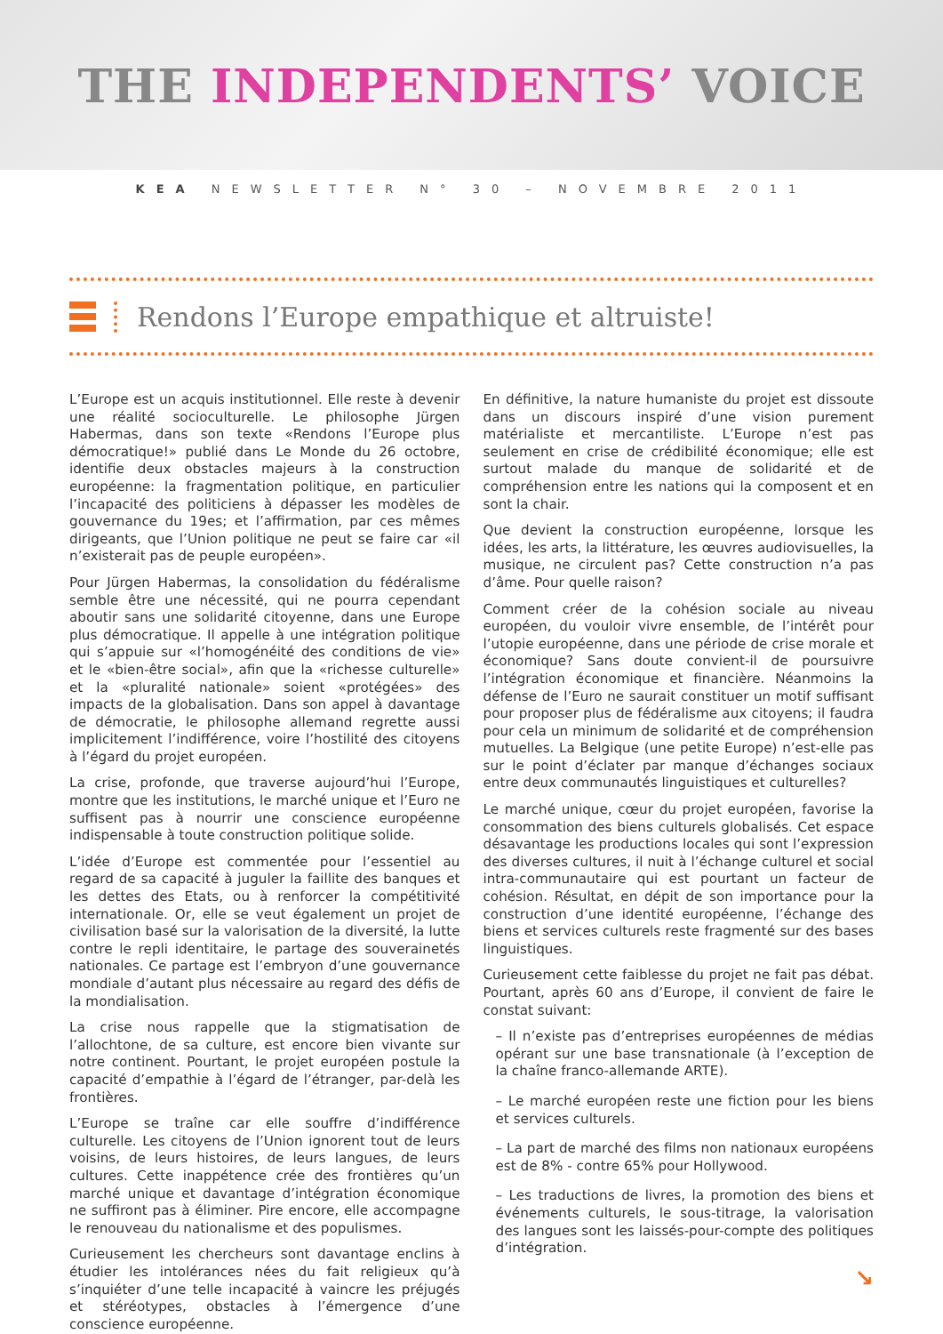THE INDEPENDENTS’ VOICE
KEA NEWSLETTER N° 30 – NOVEMBRE 2011
Rendons l’Europe empathique et altruiste!
L’Europe est un acquis institutionnel. Elle reste à devenir une réalité socioculturelle. Le philosophe Jürgen Habermas, dans son texte «Rendons l’Europe plus démocratique!» publié dans Le Monde du 26 octobre, identifie deux obstacles majeurs à la construction européenne: la fragmentation politique, en particulier l’incapacité des politiciens à dépasser les modèles de gouvernance du 19es; et l’affirmation, par ces mêmes dirigeants, que l’Union politique ne peut se faire car «il n’existerait pas de peuple européen».
Pour Jürgen Habermas, la consolidation du fédéralisme semble être une nécessité, qui ne pourra cependant aboutir sans une solidarité citoyenne, dans une Europe plus démocratique. Il appelle à une intégration politique qui s’appuie sur «l’homogénéité des conditions de vie» et le «bien-être social», afin que la «richesse culturelle» et la «pluralité nationale» soient «protégées» des impacts de la globalisation. Dans son appel à davantage de démocratie, le philosophe allemand regrette aussi implicitement l’indifférence, voire l’hostilité des citoyens à l’égard du projet européen.
La crise, profonde, que traverse aujourd’hui l’Europe, montre que les institutions, le marché unique et l’Euro ne suffisent pas à nourrir une conscience européenne indispensable à toute construction politique solide.
L’idée d’Europe est commentée pour l’essentiel au regard de sa capacité à juguler la faillite des banques et les dettes des Etats, ou à renforcer la compétitivité internationale. Or, elle se veut également un projet de civilisation basé sur la valorisation de la diversité, la lutte contre le repli identitaire, le partage des souverainetés nationales. Ce partage est l’embryon d’une gouvernance mondiale d’autant plus nécessaire au regard des défis de la mondialisation.
La crise nous rappelle que la stigmatisation de l’allochtone, de sa culture, est encore bien vivante sur notre continent. Pourtant, le projet européen postule la capacité d’empathie à l’égard de l’étranger, par-delà les frontières.
L’Europe se traîne car elle souffre d’indifférence culturelle. Les citoyens de l’Union ignorent tout de leurs voisins, de leurs histoires, de leurs langues, de leurs cultures. Cette inappétence crée des frontières qu’un marché unique et davantage d’intégration économique ne suffiront pas à éliminer. Pire encore, elle accompagne le renouveau du nationalisme et des populismes.
Curieusement les chercheurs sont davantage enclins à étudier les intolérances nées du fait religieux qu’à s’inquiéter d’une telle incapacité à vaincre les préjugés et stéréotypes, obstacles à l’émergence d’une conscience européenne.
En définitive, la nature humaniste du projet est dissoute dans un discours inspiré d’une vision purement matérialiste et mercantiliste. L’Europe n’est pas seulement en crise de crédibilité économique; elle est surtout malade du manque de solidarité et de compréhension entre les nations qui la composent et en sont la chair.
Que devient la construction européenne, lorsque les idées, les arts, la littérature, les œuvres audiovisuelles, la musique, ne circulent pas? Cette construction n’a pas d’âme. Pour quelle raison?
Comment créer de la cohésion sociale au niveau européen, du vouloir vivre ensemble, de l’intérêt pour l’utopie européenne, dans une période de crise morale et économique? Sans doute convient-il de poursuivre l’intégration économique et financière. Néanmoins la défense de l’Euro ne saurait constituer un motif suffisant pour proposer plus de fédéralisme aux citoyens; il faudra pour cela un minimum de solidarité et de compréhension mutuelles. La Belgique (une petite Europe) n’est-elle pas sur le point d’éclater par manque d’échanges sociaux entre deux communautés linguistiques et culturelles?
Le marché unique, cœur du projet européen, favorise la consommation des biens culturels globalisés. Cet espace désavantage les productions locales qui sont l’expression des diverses cultures, il nuit à l’échange culturel et social intra-communautaire qui est pourtant un facteur de cohésion. Résultat, en dépit de son importance pour la construction d’une identité européenne, l’échange des biens et services culturels reste fragmenté sur des bases linguistiques.
Curieusement cette faiblesse du projet ne fait pas débat. Pourtant, après 60 ans d’Europe, il convient de faire le constat suivant:
– Il n’existe pas d’entreprises européennes de médias opérant sur une base transnationale (à l’exception de la chaîne franco-allemande ARTE).
– Le marché européen reste une fiction pour les biens et services culturels.
– La part de marché des films non nationaux européens est de 8% - contre 65% pour Hollywood.
– Les traductions de livres, la promotion des biens et événements culturels, le sous-titrage, la valorisation des langues sont les laissés-pour-compte des politiques d’intégration.
↘